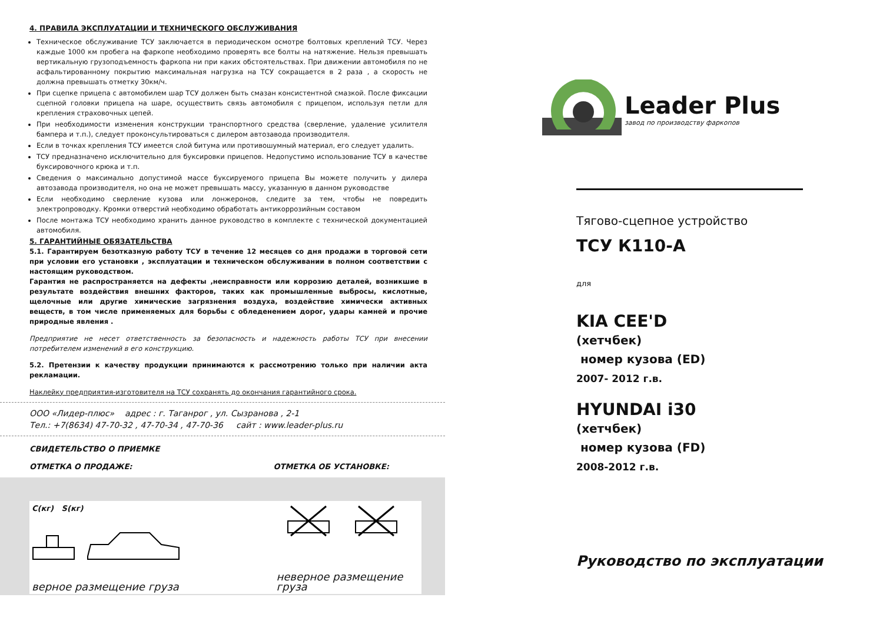4. ПРАВИЛА ЭКСПЛУАТАЦИИ И ТЕХНИЧЕСКОГО ОБСЛУЖИВАНИЯ
Техническое обслуживание ТСУ заключается в периодическом осмотре болтовых креплений ТСУ. Через каждые 1000 км пробега на фаркопе необходимо проверять все болты на натяжение. Нельзя превышать вертикальную грузоподъемность фаркопа ни при каких обстоятельствах. При движении автомобиля по не асфальтированному покрытию максимальная нагрузка на ТСУ сокращается в 2 раза , а скорость не должна превышать отметку 30км/ч.
При сцепке прицепа с автомобилем шар ТСУ должен быть смазан консистентной смазкой. После фиксации сцепной головки прицепа на шаре, осуществить связь автомобиля с прицепом, используя петли для крепления страховочных цепей.
При необходимости изменения конструкции транспортного средства (сверление, удаление усилителя бампера и т.п.), следует проконсультироваться с дилером автозавода производителя.
Если в точках крепления ТСУ имеется слой битума или противошумный материал, его следует удалить.
ТСУ предназначено исключительно для буксировки прицепов. Недопустимо использование ТСУ в качестве буксировочного крюка и т.п.
Сведения о максимально допустимой массе буксируемого прицепа Вы можете получить у дилера автозавода производителя, но она не может превышать массу, указанную в данном руководстве
Если необходимо сверление кузова или лонжеронов, следите за тем, чтобы не повредить электропроводку. Кромки отверстий необходимо обработать антикоррозийным составом
После монтажа ТСУ необходимо хранить данное руководство в комплекте с технической документацией автомобиля.
5. ГАРАНТИЙНЫЕ ОБЯЗАТЕЛЬСТВА
5.1. Гарантируем безотказную работу ТСУ в течение 12 месяцев со дня продажи в торговой сети при условии его установки , эксплуатации и техническом обслуживании в полном соответствии с настоящим руководством.
Гарантия не распространяется на дефекты ,неисправности или коррозию деталей, возникшие в результате воздействия внешних факторов, таких как промышленные выбросы, кислотные, щелочные или другие химические загрязнения воздуха, воздействие химически активных веществ, в том числе применяемых для борьбы с обледенением дорог, удары камней и прочие природные явления .
Предприятие не несет ответственность за безопасность и надежность работы ТСУ при внесении потребителем изменений в его конструкцию.
5.2. Претензии к качеству продукции принимаются к рассмотрению только при наличии акта рекламации.
Наклейку предприятия-изготовителя на ТСУ сохранять до окончания гарантийного срока.
ООО «Лидер-плюс» адрес : г. Таганрог , ул. Сызранова , 2-1
Тел.: +7(8634) 47-70-32 , 47-70-34 , 47-70-36 сайт : www.leader-plus.ru
СВИДЕТЕЛЬСТВО О ПРИЕМКЕ
ОТМЕТКА О ПРОДАЖЕ: ОТМЕТКА ОБ УСТАНОВКЕ:
C(кг) S(кг)
верное размещение груза
неверное размещение груза
Leader Plus
завод по производству фаркопов
Тягово-сцепное устройство
ТСУ К110-А
для
KIA CEE'D
(хетчбек)
номер кузова (ED)
2007- 2012 г.в.
HYUNDAI i30
(хетчбек)
номер кузова (FD)
2008-2012 г.в.
Руководство по эксплуатации